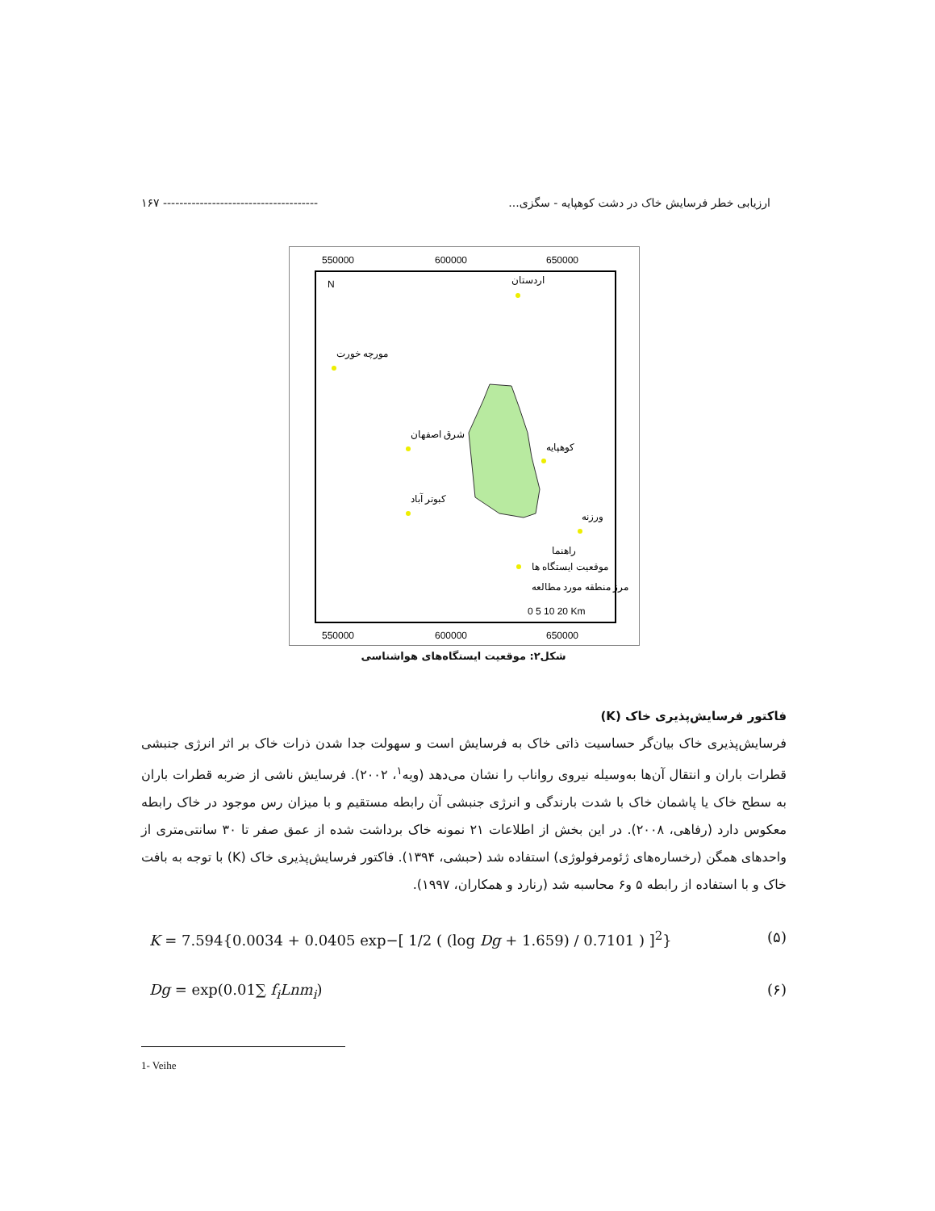ارزیابی خطر فرسایش خاک در دشت کوهپایه - سگزی... -------------------------------------- ۱۶۷
550000
600000
650000
550000
600000
650000
اردستان
مورچه خورت
شرق اصفهان
کوهپایه
کبوتر آباد
ورزنه
راهنما
موقعیت ایستگاه ها
مرز منطقه مورد مطالعه
N
0 5 10 20 Km
شکل۲: موقعیت ایستگاه‌های هواشناسی
فاکتور فرسایش‌پذیری خاک (K)
فرسایش‌پذیری خاک بیان‌گر حساسیت ذاتی خاک به فرسایش است و سهولت جدا شدن ذرات خاک بر اثر انرژی جنبشی قطرات باران و انتقال آن‌ها به‌وسیله نیروی رواناب را نشان می‌دهد (ویه<sup>۱</sup>، ۲۰۰۲). فرسایش ناشی از ضربه قطرات باران به سطح خاک یا پاشمان خاک با شدت بارندگی و انرژی جنبشی آن رابطه مستقیم و با میزان رس موجود در خاک رابطه معکوس دارد (رفاهی، ۲۰۰۸). در این بخش از اطلاعات ۲۱ نمونه خاک برداشت شده از عمق صفر تا ۳۰ سانتی‌متری از واحدهای همگن (رخساره‌های ژئومرفولوژی) استفاده شد (حبشی، ۱۳۹۴). فاکتور فرسایش‌پذیری خاک (K) با توجه به بافت خاک و با استفاده از رابطه ۵ و۶ محاسبه شد (رنارد و همکاران، ۱۹۹۷).
K = 7.594{0.0034 + 0.0405 exp−[ 1/2 ( (log Dg + 1.659) / 0.7101 ) ]<sup>2</sup>} (۵)
Dg = exp(0.01∑ f<sub>i</sub>Lnm<sub>i</sub>) (۶)
1- Veihe